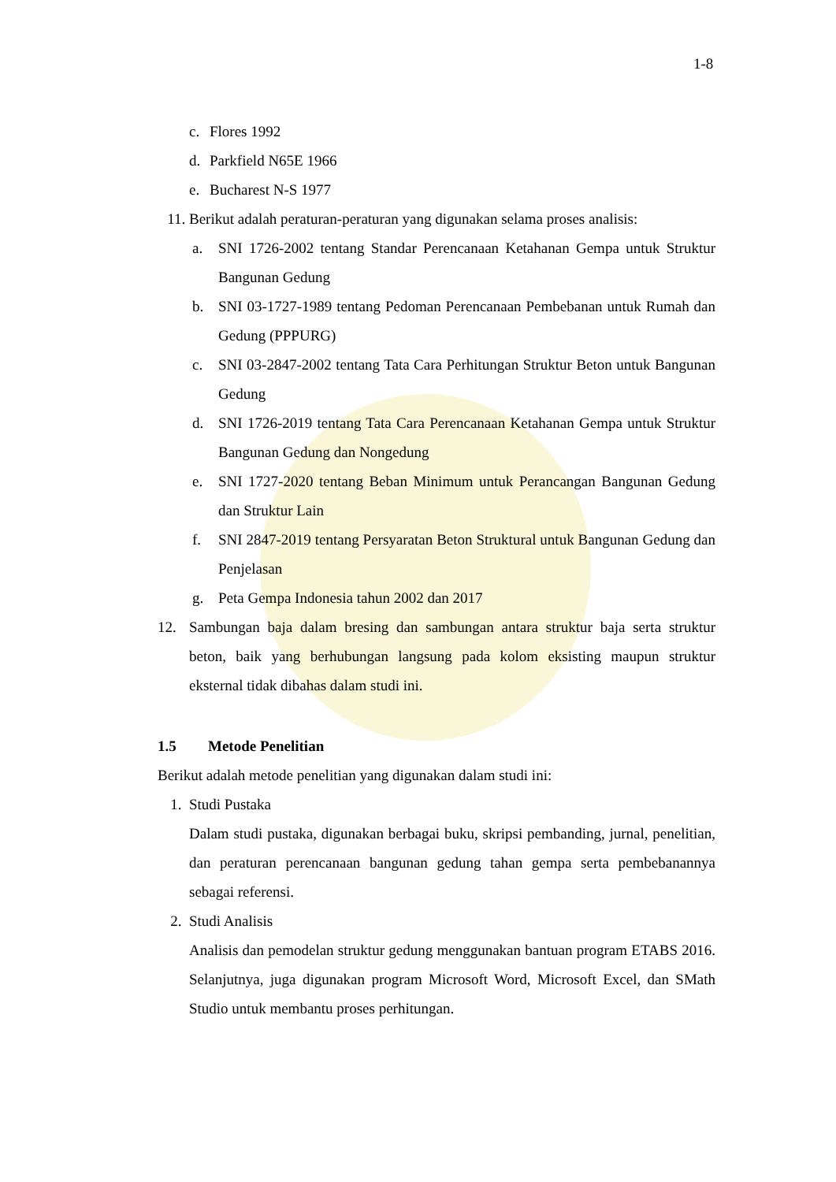1-8
c. Flores 1992
d. Parkfield N65E 1966
e. Bucharest N-S 1977
11. Berikut adalah peraturan-peraturan yang digunakan selama proses analisis:
a. SNI 1726-2002 tentang Standar Perencanaan Ketahanan Gempa untuk Struktur Bangunan Gedung
b. SNI 03-1727-1989 tentang Pedoman Perencanaan Pembebanan untuk Rumah dan Gedung (PPPURG)
c. SNI 03-2847-2002 tentang Tata Cara Perhitungan Struktur Beton untuk Bangunan Gedung
d. SNI 1726-2019 tentang Tata Cara Perencanaan Ketahanan Gempa untuk Struktur Bangunan Gedung dan Nongedung
e. SNI 1727-2020 tentang Beban Minimum untuk Perancangan Bangunan Gedung dan Struktur Lain
f. SNI 2847-2019 tentang Persyaratan Beton Struktural untuk Bangunan Gedung dan Penjelasan
g. Peta Gempa Indonesia tahun 2002 dan 2017
12. Sambungan baja dalam bresing dan sambungan antara struktur baja serta struktur beton, baik yang berhubungan langsung pada kolom eksisting maupun struktur eksternal tidak dibahas dalam studi ini.
1.5 Metode Penelitian
Berikut adalah metode penelitian yang digunakan dalam studi ini:
1. Studi Pustaka
Dalam studi pustaka, digunakan berbagai buku, skripsi pembanding, jurnal, penelitian, dan peraturan perencanaan bangunan gedung tahan gempa serta pembebanannya sebagai referensi.
2. Studi Analisis
Analisis dan pemodelan struktur gedung menggunakan bantuan program ETABS 2016. Selanjutnya, juga digunakan program Microsoft Word, Microsoft Excel, dan SMath Studio untuk membantu proses perhitungan.